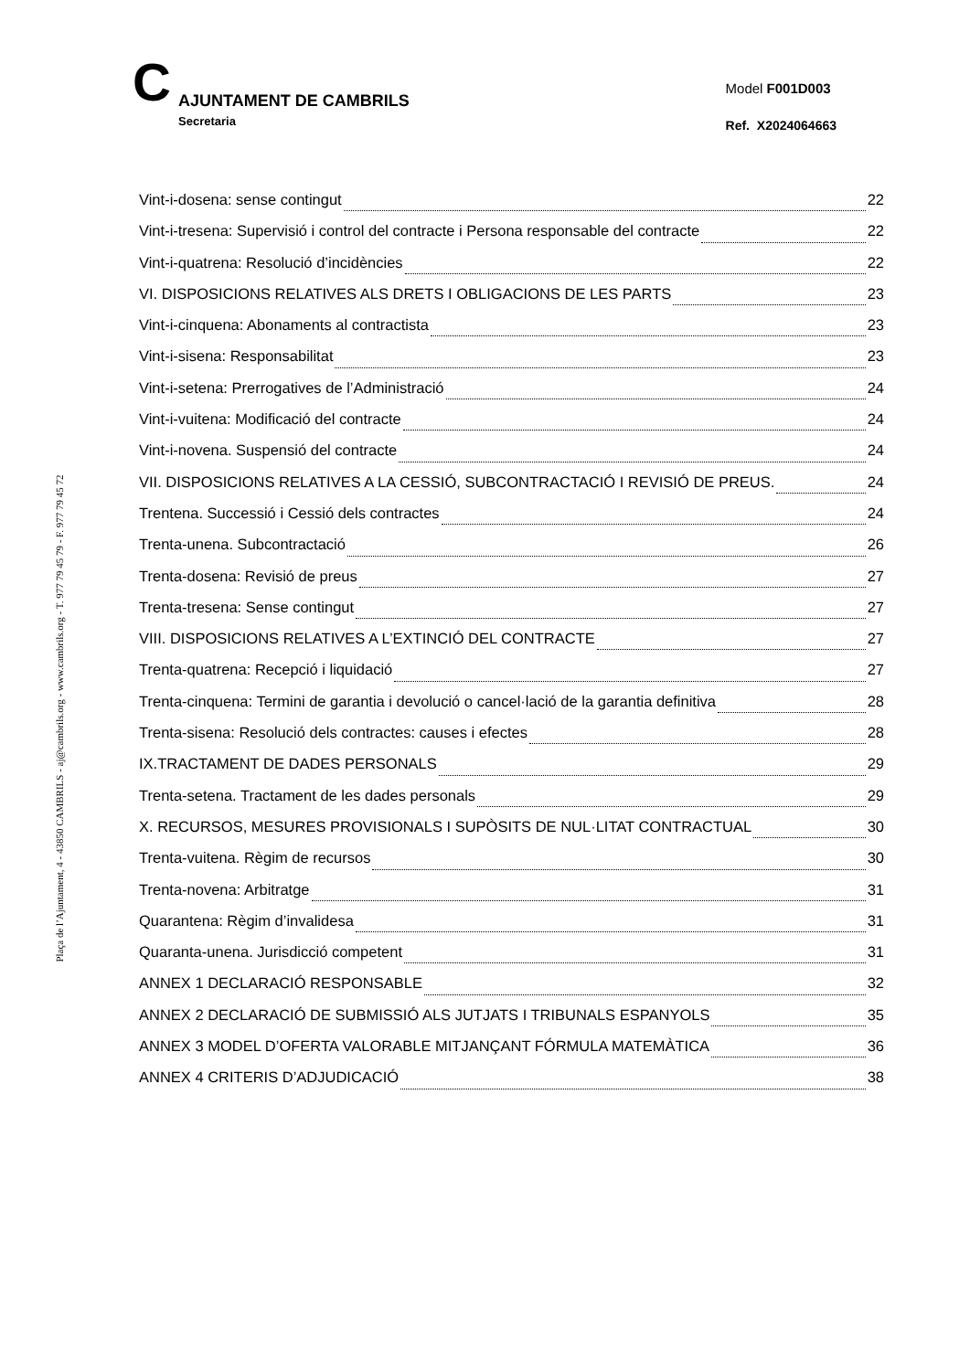C
AJUNTAMENT DE CAMBRILS
Secretaria
Model F001D003
Ref. X2024064663
Plaça de l’Ajuntament, 4 - 43850 CAMBRILS - aj@cambrils.org - www.cambrils.org - T. 977 79 45 79 - F. 977 79 45 72
Vint-i-dosena: sense contingut 22
Vint-i-tresena: Supervisió i control del contracte i Persona responsable del contracte 22
Vint-i-quatrena: Resolució d’incidències 22
VI. DISPOSICIONS RELATIVES ALS DRETS I OBLIGACIONS DE LES PARTS 23
Vint-i-cinquena: Abonaments al contractista 23
Vint-i-sisena: Responsabilitat 23
Vint-i-setena: Prerrogatives de l’Administració 24
Vint-i-vuitena: Modificació del contracte 24
Vint-i-novena. Suspensió del contracte 24
VII. DISPOSICIONS RELATIVES A LA CESSIÓ, SUBCONTRACTACIÓ I REVISIÓ DE PREUS. 24
Trentena. Successió i Cessió dels contractes 24
Trenta-unena. Subcontractació 26
Trenta-dosena: Revisió de preus 27
Trenta-tresena: Sense contingut 27
VIII. DISPOSICIONS RELATIVES A L’EXTINCIÓ DEL CONTRACTE 27
Trenta-quatrena: Recepció i liquidació 27
Trenta-cinquena: Termini de garantia i devolució o cancel·lació de la garantia definitiva 28
Trenta-sisena: Resolució dels contractes: causes i efectes 28
IX.TRACTAMENT DE DADES PERSONALS 29
Trenta-setena. Tractament de les dades personals 29
X. RECURSOS, MESURES PROVISIONALS I SUPÒSITS DE NUL·LITAT CONTRACTUAL 30
Trenta-vuitena. Règim de recursos 30
Trenta-novena: Arbitratge 31
Quarantena: Règim d’invalidesa 31
Quaranta-unena. Jurisdicció competent 31
ANNEX 1 DECLARACIÓ RESPONSABLE 32
ANNEX 2 DECLARACIÓ DE SUBMISSIÓ ALS JUTJATS I TRIBUNALS ESPANYOLS 35
ANNEX 3 MODEL D’OFERTA VALORABLE MITJANÇANT FÓRMULA MATEMÀTICA 36
ANNEX 4 CRITERIS D’ADJUDICACIÓ 38